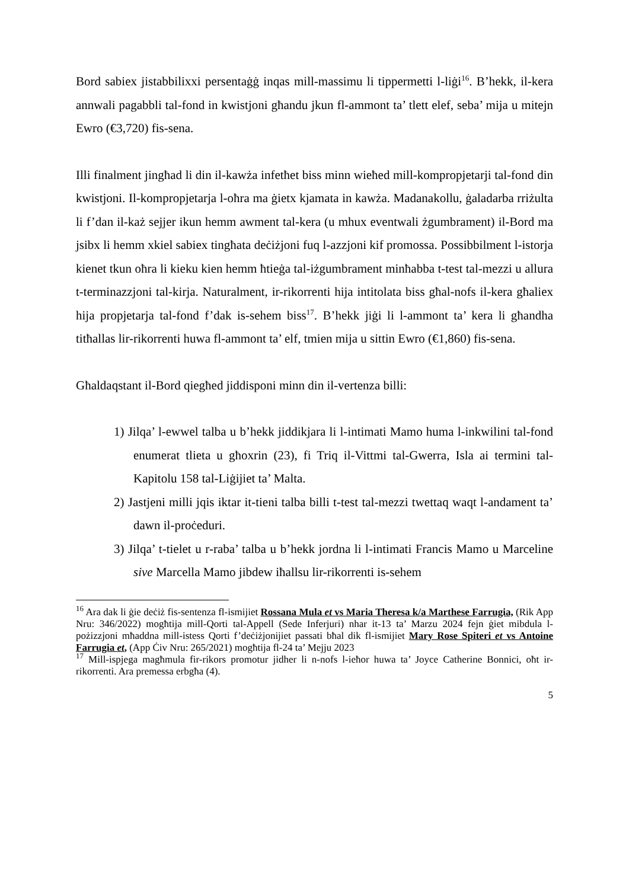Bord sabiex jistabbilixxi persentaġġ inqas mill-massimu li tippermetti l-liġi<sup>16</sup>. B’hekk, il-kera annwali pagabbli tal-fond in kwistjoni għandu jkun fl-ammont ta’ tlett elef, seba’ mija u mitejn Ewro (€3,720) fis-sena.
Illi finalment jingħad li din il-kawża infetħet biss minn wieħed mill-kompropjetarji tal-fond din kwistjoni. Il-kompropjetarja l-oħra ma ġietx kjamata in kawża. Madanakollu, ġaladarba rriżulta li f’dan il-każ sejjer ikun hemm awment tal-kera (u mhux eventwali żgumbrament) il-Bord ma jsibx li hemm xkiel sabiex tingħata deċiżjoni fuq l-azzjoni kif promossa. Possibbilment l-istorja kienet tkun oħra li kieku kien hemm ħtieġa tal-iżgumbrament minħabba t-test tal-mezzi u allura t-terminazzjoni tal-kirja. Naturalment, ir-rikorrenti hija intitolata biss għal-nofs il-kera għaliex hija propjetarja tal-fond f’dak is-sehem biss<sup>17</sup>. B’hekk jiġi li l-ammont ta’ kera li għandha titħallas lir-rikorrenti huwa fl-ammont ta’ elf, tmien mija u sittin Ewro (€1,860) fis-sena.
Għaldaqstant il-Bord qiegħed jiddisponi minn din il-vertenza billi:
1) Jilqa’ l-ewwel talba u b’hekk jiddikjara li l-intimati Mamo huma l-inkwilini tal-fond enumerat tlieta u għoxrin (23), fi Triq il-Vittmi tal-Gwerra, Isla ai termini tal-Kapitolu 158 tal-Liġijiet ta’ Malta.
2) Jastjeni milli jqis iktar it-tieni talba billi t-test tal-mezzi twettaq waqt l-andament ta’ dawn il-proċeduri.
3) Jilqa’ t-tielet u r-raba’ talba u b’hekk jordna li l-intimati Francis Mamo u Marceline sive Marcella Mamo jibdew iħallsu lir-rikorrenti is-sehem
<sup>16</sup> Ara dak li ġie deċiż fis-sentenza fl-ismijiet Rossana Mula et vs Maria Theresa k/a Marthese Farrugia, (Rik App Nru: 346/2022) mogħtija mill-Qorti tal-Appell (Sede Inferjuri) nhar it-13 ta’ Marzu 2024 fejn ġiet mibdula l-pożizzjoni mħaddna mill-istess Qorti f’deċiżjonijiet passati bħal dik fl-ismijiet Mary Rose Spiteri et vs Antoine Farrugia et, (App Ċiv Nru: 265/2021) mogħtija fl-24 ta’ Mejju 2023
<sup>17</sup> Mill-ispjega magħmula fir-rikors promotur jidher li n-nofs l-ieħor huwa ta’ Joyce Catherine Bonnici, oħt ir-rikorrenti. Ara premessa erbgħa (4).
5